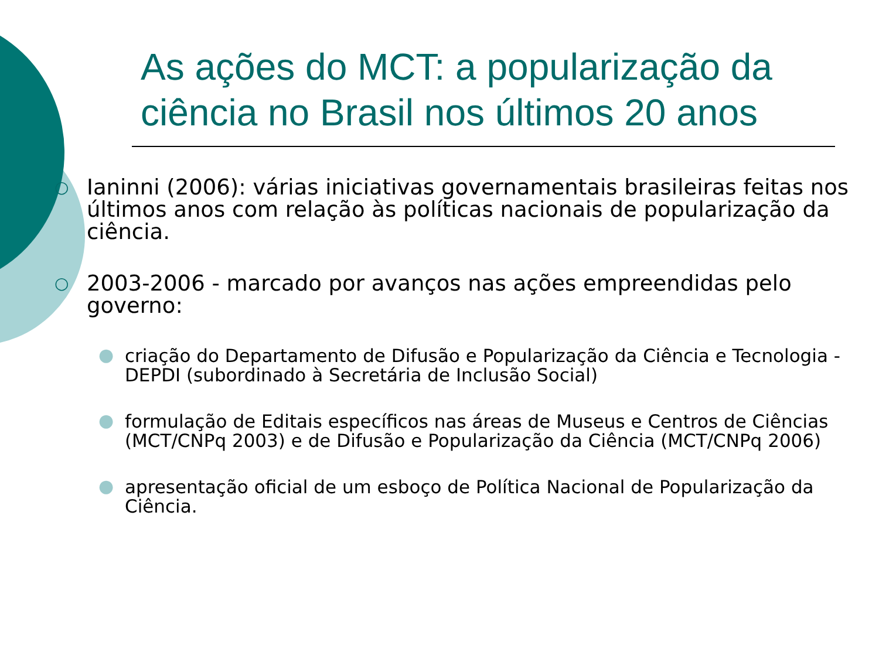As ações do MCT: a popularização da ciência no Brasil nos últimos 20 anos
○ Ianinni (2006): várias iniciativas governamentais brasileiras feitas nos últimos anos com relação às políticas nacionais de popularização da ciência.
○ 2003-2006 - marcado por avanços nas ações empreendidas pelo governo:
● criação do Departamento de Difusão e Popularização da Ciência e Tecnologia - DEPDI (subordinado à Secretária de Inclusão Social)
● formulação de Editais específicos nas áreas de Museus e Centros de Ciências (MCT/CNPq 2003) e de Difusão e Popularização da Ciência (MCT/CNPq 2006)
● apresentação oficial de um esboço de Política Nacional de Popularização da Ciência.